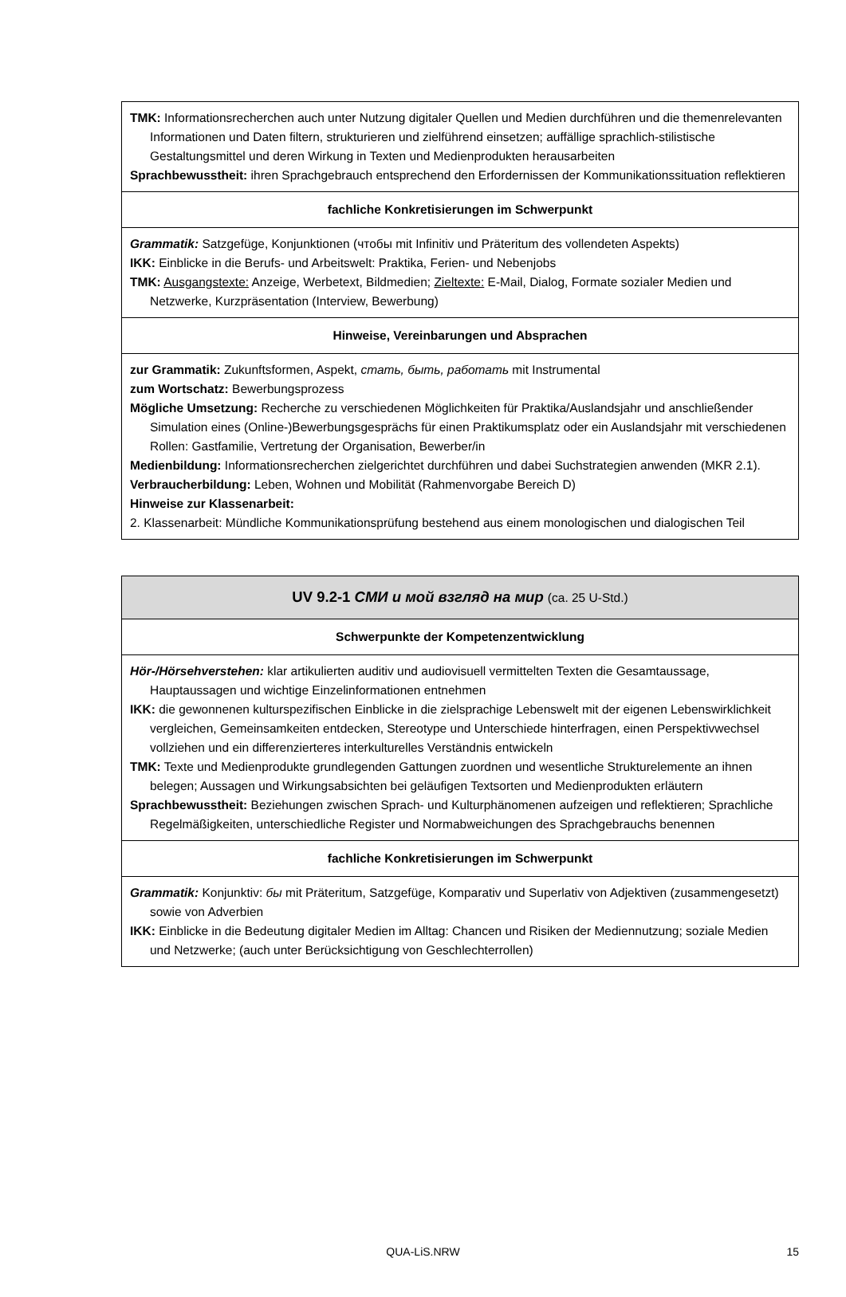| TMK: Informationsrecherchen auch unter Nutzung digitaler Quellen und Medien durchführen und die themenrelevanten Informationen und Daten filtern, strukturieren und zielführend einsetzen; auffällige sprachlich-stilistische Gestaltungsmittel und deren Wirkung in Texten und Medienprodukten herausarbeiten Sprachbewusstheit: ihren Sprachgebrauch entsprechend den Erfordernissen der Kommunikationssituation reflektieren |
| fachliche Konkretisierungen im Schwerpunkt |
| Grammatik: Satzgefüge, Konjunktionen (чтобы mit Infinitiv und Präteritum des vollendeten Aspekts) IKK: Einblicke in die Berufs- und Arbeitswelt: Praktika, Ferien- und Nebenjobs TMK: Ausgangstexte: Anzeige, Werbetext, Bildmedien; Zieltexte: E-Mail, Dialog, Formate sozialer Medien und Netzwerke, Kurzpräsentation (Interview, Bewerbung) |
| Hinweise, Vereinbarungen und Absprachen |
| zur Grammatik: Zukunftsformen, Aspekt, стать, быть, работать mit Instrumental zum Wortschatz: Bewerbungsprozess Mögliche Umsetzung: Recherche zu verschiedenen Möglichkeiten für Praktika/Auslandsjahr und anschließender Simulation eines (Online-)Bewerbungsgesprächs für einen Praktikumsplatz oder ein Auslandsjahr mit verschiedenen Rollen: Gastfamilie, Vertretung der Organisation, Bewerber/in Medienbildung: Informationsrecherchen zielgerichtet durchführen und dabei Suchstrategien anwenden (MKR 2.1). Verbraucherbildung: Leben, Wohnen und Mobilität (Rahmenvorgabe Bereich D) Hinweise zur Klassenarbeit: 2. Klassenarbeit: Mündliche Kommunikationsprüfung bestehend aus einem monologischen und dialogischen Teil |
| UV 9.2-1 СМИ и мой взгляд на мир (ca. 25 U-Std.) |
| Schwerpunkte der Kompetenzentwicklung |
| Hör-/Hörsehverstehen: klar artikulierten auditiv und audiovisuell vermittelten Texten die Gesamtaussage, Hauptaussagen und wichtige Einzelinformationen entnehmen IKK: die gewonnenen kulturspezifischen Einblicke in die zielsprachige Lebenswelt mit der eigenen Lebenswirklichkeit vergleichen, Gemeinsamkeiten entdecken, Stereotype und Unterschiede hinterfragen, einen Perspektivwechsel vollziehen und ein differenzierteres interkulturelles Verständnis entwickeln TMK: Texte und Medienprodukte grundlegenden Gattungen zuordnen und wesentliche Strukturelemente an ihnen belegen; Aussagen und Wirkungsabsichten bei geläufigen Textsorten und Medienprodukten erläutern Sprachbewusstheit: Beziehungen zwischen Sprach- und Kulturphänomenen aufzeigen und reflektieren; Sprachliche Regelmäßigkeiten, unterschiedliche Register und Normabweichungen des Sprachgebrauchs benennen |
| fachliche Konkretisierungen im Schwerpunkt |
| Grammatik: Konjunktiv: бы mit Präteritum, Satzgefüge, Komparativ und Superlativ von Adjektiven (zusammengesetzt) sowie von Adverbien IKK: Einblicke in die Bedeutung digitaler Medien im Alltag: Chancen und Risiken der Mediennutzung; soziale Medien und Netzwerke; (auch unter Berücksichtigung von Geschlechterrollen) |
QUA-LiS.NRW
15